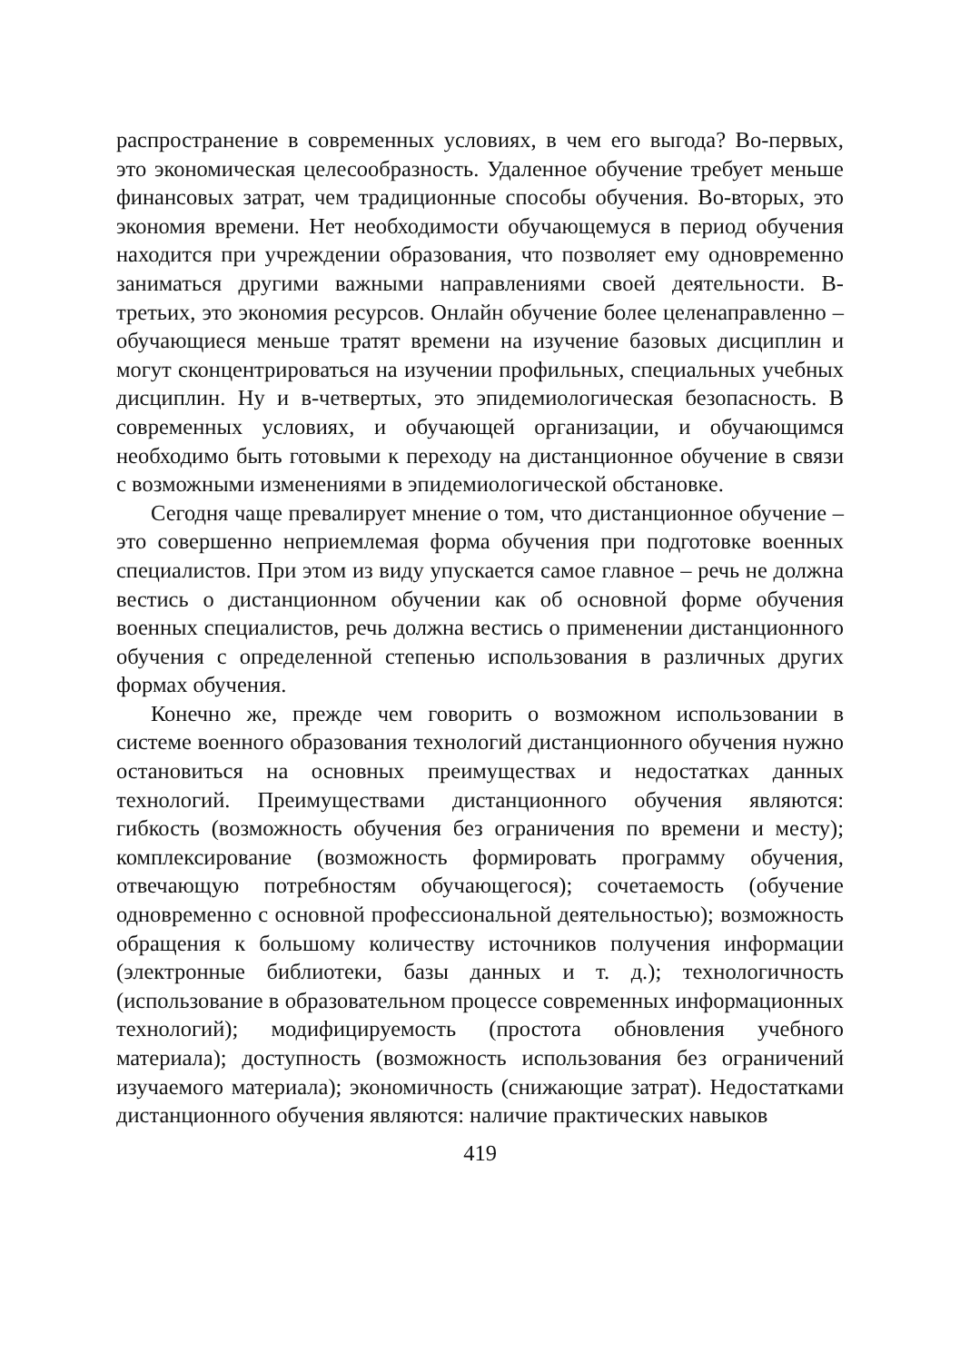распространение в современных условиях, в чем его выгода? Во-первых, это экономическая целесообразность. Удаленное обучение требует меньше финансовых затрат, чем традиционные способы обучения. Во-вторых, это экономия времени. Нет необходимости обучающемуся в период обучения находится при учреждении образования, что позволяет ему одновременно заниматься другими важными направлениями своей деятельности. В-третьих, это экономия ресурсов. Онлайн обучение более целенаправленно – обучающиеся меньше тратят времени на изучение базовых дисциплин и могут сконцентрироваться на изучении профильных, специальных учебных дисциплин. Ну и в-четвертых, это эпидемиологическая безопасность. В современных условиях, и обучающей организации, и обучающимся необходимо быть готовыми к переходу на дистанционное обучение в связи с возможными изменениями в эпидемиологической обстановке.
Сегодня чаще превалирует мнение о том, что дистанционное обучение – это совершенно неприемлемая форма обучения при подготовке военных специалистов. При этом из виду упускается самое главное – речь не должна вестись о дистанционном обучении как об основной форме обучения военных специалистов, речь должна вестись о применении дистанционного обучения с определенной степенью использования в различных других формах обучения.
Конечно же, прежде чем говорить о возможном использовании в системе военного образования технологий дистанционного обучения нужно остановиться на основных преимуществах и недостатках данных технологий. Преимуществами дистанционного обучения являются: гибкость (возможность обучения без ограничения по времени и месту); комплексирование (возможность формировать программу обучения, отвечающую потребностям обучающегося); сочетаемость (обучение одновременно с основной профессиональной деятельностью); возможность обращения к большому количеству источников получения информации (электронные библиотеки, базы данных и т. д.); технологичность (использование в образовательном процессе современных информационных технологий); модифицируемость (простота обновления учебного материала); доступность (возможность использования без ограничений изучаемого материала); экономичность (снижающие затрат). Недостатками дистанционного обучения являются: наличие практических навыков
419